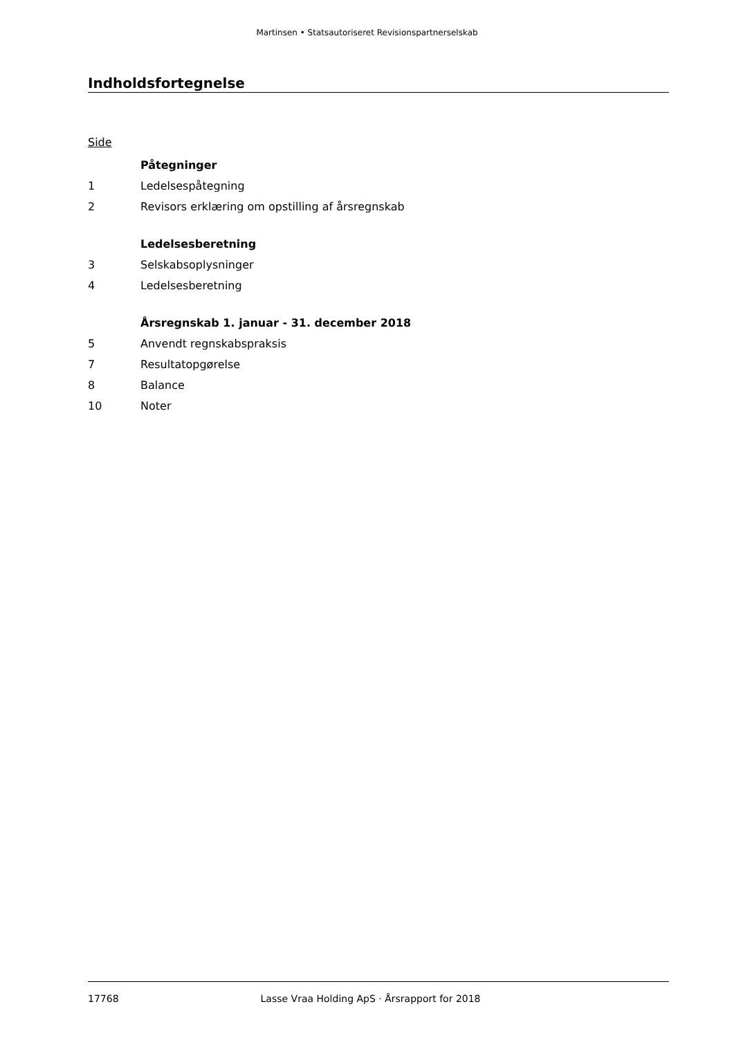Martinsen • Statsautoriseret Revisionspartnerselskab
Indholdsfortegnelse
Side
Påtegninger
1 Ledelsespåtegning
2 Revisors erklæring om opstilling af årsregnskab
Ledelsesberetning
3 Selskabsoplysninger
4 Ledelsesberetning
Årsregnskab 1. januar - 31. december 2018
5 Anvendt regnskabspraksis
7 Resultatopgørelse
8 Balance
10 Noter
17768 Lasse Vraa Holding ApS · Årsrapport for 2018